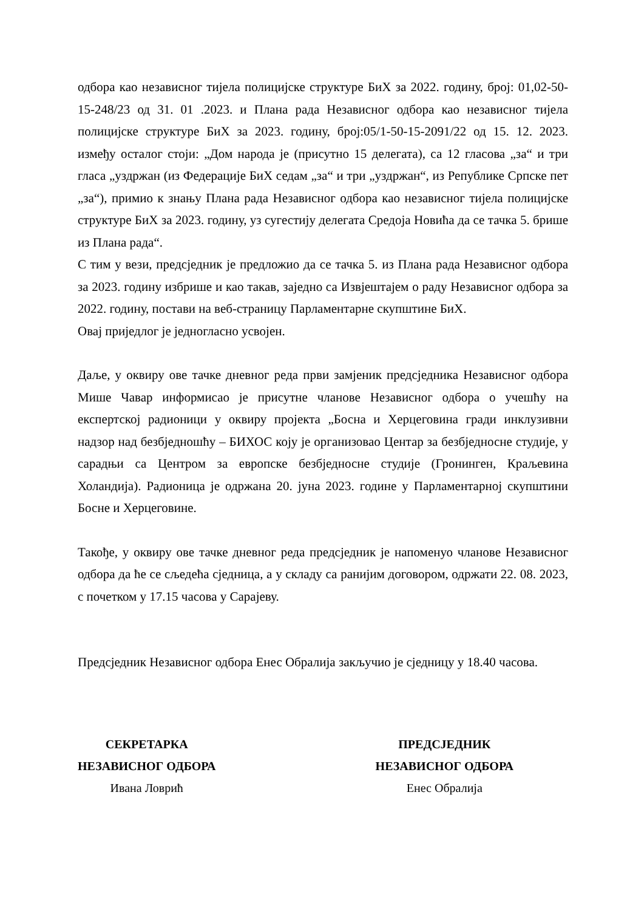одбора као независног тијела полицијске структуре БиХ за 2022. годину, број: 01,02-50-15-248/23 од 31. 01 .2023. и Плана рада Независног одбора као независног тијела полицијске структуре БиХ за 2023. годину, број:05/1-50-15-2091/22 од 15. 12. 2023. између осталог стоји: „Дом народа је (присутно 15 делегата), са 12 гласова „за“ и три гласа „уздржан (из Федерације БиХ седам „за“ и три „уздржан“, из Републике Српске пет „за“), примио к знању Плана рада Независног одбора као независног тијела полицијске структуре БиХ за 2023. годину, уз сугестију делегата Средоја Новића да се тачка 5. брише из Плана рада“.
С тим у вези, предсједник је предложио да се тачка 5. из Плана рада Независног одбора за 2023. годину избрише и као такав, заједно са Извјештајем о раду Независног одбора за 2022. годину, постави на веб-страницу Парламентарне скупштине БиХ.
Овај приједлог је једногласно усвојен.
Даље, у оквиру ове тачке дневног реда први замјеник предсједника Независног одбора Мише Чавар информисао је присутне чланове Независног одбора о учешћу на експертској радионици у оквиру пројекта „Босна и Херцеговина гради инклузивни надзор над безбједношћу – БИХОС коју је организовао Центар за безбједносне студије, у сарадњи са Центром за европске безбједносне студије (Гронинген, Краљевина Холандија). Радионица је одржана 20. јуна 2023. године у Парламентарној скупштини Босне и Херцеговине.
Такође, у оквиру ове тачке дневног реда предсједник је напоменуо чланове Независног одбора да ће се сљедећа сједница, а у складу са ранијим договором, одржати 22. 08. 2023, с почетком у 17.15 часова у Сарајеву.
Предсједник Независног одбора Енес Обралија закључио је сједницу у 18.40 часова.
СЕКРЕТАРКА
НЕЗАВИСНОГ ОДБОРА
Ивана Ловрић
ПРЕДСЈЕДНИК
НЕЗАВИСНОГ ОДБОРА
Енес Обралија